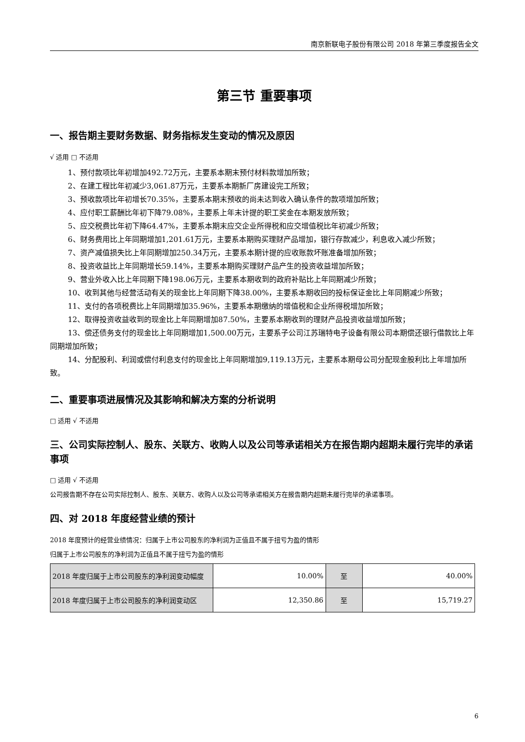南京新联电子股份有限公司 2018 年第三季度报告全文
第三节 重要事项
一、报告期主要财务数据、财务指标发生变动的情况及原因
√ 适用 □ 不适用
1、预付款项比年初增加492.72万元，主要系本期末预付材料款增加所致；
2、在建工程比年初减少3,061.87万元，主要系本期新厂房建设完工所致；
3、预收款项比年初增长70.35%，主要系本期末预收的尚未达到收入确认条件的款项增加所致；
4、应付职工薪酬比年初下降79.08%，主要系上年末计提的职工奖金在本期发放所致；
5、应交税费比年初下降64.47%，主要系本期末应交企业所得税和应交增值税比年初减少所致；
6、财务费用比上年同期增加1,201.61万元，主要系本期购买理财产品增加，银行存款减少，利息收入减少所致；
7、资产减值损失比上年同期增加250.34万元，主要系本期计提的应收账款坏账准备增加所致；
8、投资收益比上年同期增长59.14%，主要系本期购买理财产品产生的投资收益增加所致；
9、营业外收入比上年同期下降198.06万元，主要系本期收到的政府补贴比上年同期减少所致；
10、收到其他与经营活动有关的现金比上年同期下降38.00%，主要系本期收回的投标保证金比上年同期减少所致；
11、支付的各项税费比上年同期增加35.96%，主要系本期缴纳的增值税和企业所得税增加所致；
12、取得投资收益收到的现金比上年同期增加87.50%，主要系本期收到的理财产品投资收益增加所致；
13、偿还债务支付的现金比上年同期增加1,500.00万元，主要系子公司江苏瑞特电子设备有限公司本期偿还银行借款比上年同期增加所致；
14、分配股利、利润或偿付利息支付的现金比上年同期增加9,119.13万元，主要系本期母公司分配现金股利比上年增加所致。
二、重要事项进展情况及其影响和解决方案的分析说明
□ 适用 √ 不适用
三、公司实际控制人、股东、关联方、收购人以及公司等承诺相关方在报告期内超期未履行完毕的承诺事项
□ 适用 √ 不适用
公司报告期不存在公司实际控制人、股东、关联方、收购人以及公司等承诺相关方在报告期内超期未履行完毕的承诺事项。
四、对 2018 年度经营业绩的预计
2018 年度预计的经营业绩情况：归属于上市公司股东的净利润为正值且不属于扭亏为盈的情形
归属于上市公司股东的净利润为正值且不属于扭亏为盈的情形
| 2018 年度归属于上市公司股东的净利润变动幅度 | 10.00% | 至 | 40.00% |
| 2018 年度归属于上市公司股东的净利润变动区 | 12,350.86 | 至 | 15,719.27 |
6